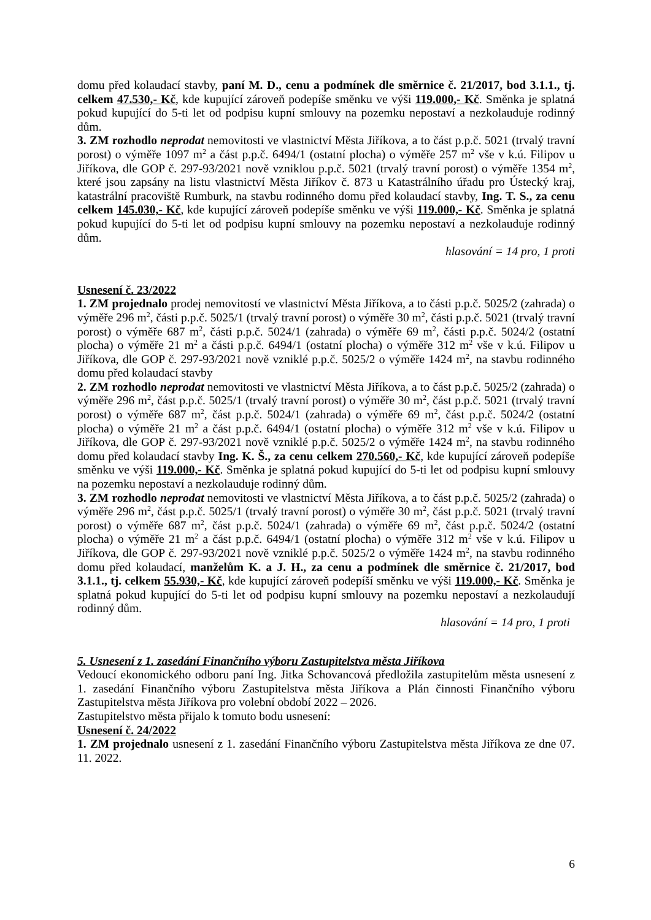domu před kolaudací stavby, paní M. D., cenu a podmínek dle směrnice č. 21/2017, bod 3.1.1., tj. celkem 47.530,- Kč, kde kupující zároveň podepíše směnku ve výši 119.000,- Kč. Směnka je splatná pokud kupující do 5-ti let od podpisu kupní smlouvy na pozemku nepostaví a nezkolauduje rodinný dům.
3. ZM rozhodlo neprodat nemovitosti ve vlastnictví Města Jiříkova, a to část p.p.č. 5021 (trvalý travní porost) o výměře 1097 m<sup>2</sup> a část p.p.č. 6494/1 (ostatní plocha) o výměře 257 m<sup>2</sup> vše v k.ú. Filipov u Jiříkova, dle GOP č. 297-93/2021 nově vzniklou p.p.č. 5021 (trvalý travní porost) o výměře 1354 m<sup>2</sup>, které jsou zapsány na listu vlastnictví Města Jiříkov č. 873 u Katastrálního úřadu pro Ústecký kraj, katastrální pracoviště Rumburk, na stavbu rodinného domu před kolaudací stavby, Ing. T. S., za cenu celkem 145.030,- Kč, kde kupující zároveň podepíše směnku ve výši 119.000,- Kč. Směnka je splatná pokud kupující do 5-ti let od podpisu kupní smlouvy na pozemku nepostaví a nezkolauduje rodinný dům.
hlasování = 14 pro, 1 proti
Usnesení č. 23/2022
1. ZM projednalo prodej nemovitostí ve vlastnictví Města Jiříkova, a to části p.p.č. 5025/2 (zahrada) o výměře 296 m<sup>2</sup>, části p.p.č. 5025/1 (trvalý travní porost) o výměře 30 m<sup>2</sup>, části p.p.č. 5021 (trvalý travní porost) o výměře 687 m<sup>2</sup>, části p.p.č. 5024/1 (zahrada) o výměře 69 m<sup>2</sup>, části p.p.č. 5024/2 (ostatní plocha) o výměře 21 m<sup>2</sup> a části p.p.č. 6494/1 (ostatní plocha) o výměře 312 m<sup>2</sup> vše v k.ú. Filipov u Jiříkova, dle GOP č. 297-93/2021 nově vzniklé p.p.č. 5025/2 o výměře 1424 m<sup>2</sup>, na stavbu rodinného domu před kolaudací stavby
2. ZM rozhodlo neprodat nemovitosti ve vlastnictví Města Jiříkova, a to část p.p.č. 5025/2 (zahrada) o výměře 296 m<sup>2</sup>, část p.p.č. 5025/1 (trvalý travní porost) o výměře 30 m<sup>2</sup>, část p.p.č. 5021 (trvalý travní porost) o výměře 687 m<sup>2</sup>, část p.p.č. 5024/1 (zahrada) o výměře 69 m<sup>2</sup>, část p.p.č. 5024/2 (ostatní plocha) o výměře 21 m<sup>2</sup> a část p.p.č. 6494/1 (ostatní plocha) o výměře 312 m<sup>2</sup> vše v k.ú. Filipov u Jiříkova, dle GOP č. 297-93/2021 nově vzniklé p.p.č. 5025/2 o výměře 1424 m<sup>2</sup>, na stavbu rodinného domu před kolaudací stavby Ing. K. Š., za cenu celkem 270.560,- Kč, kde kupující zároveň podepíše směnku ve výši 119.000,- Kč. Směnka je splatná pokud kupující do 5-ti let od podpisu kupní smlouvy na pozemku nepostaví a nezkolauduje rodinný dům.
3. ZM rozhodlo neprodat nemovitosti ve vlastnictví Města Jiříkova, a to část p.p.č. 5025/2 (zahrada) o výměře 296 m<sup>2</sup>, část p.p.č. 5025/1 (trvalý travní porost) o výměře 30 m<sup>2</sup>, část p.p.č. 5021 (trvalý travní porost) o výměře 687 m<sup>2</sup>, část p.p.č. 5024/1 (zahrada) o výměře 69 m<sup>2</sup>, část p.p.č. 5024/2 (ostatní plocha) o výměře 21 m<sup>2</sup> a část p.p.č. 6494/1 (ostatní plocha) o výměře 312 m<sup>2</sup> vše v k.ú. Filipov u Jiříkova, dle GOP č. 297-93/2021 nově vzniklé p.p.č. 5025/2 o výměře 1424 m<sup>2</sup>, na stavbu rodinného domu před kolaudací, manželům K. a J. H., za cenu a podmínek dle směrnice č. 21/2017, bod 3.1.1., tj. celkem 55.930,- Kč, kde kupující zároveň podepíší směnku ve výši 119.000,- Kč. Směnka je splatná pokud kupující do 5-ti let od podpisu kupní smlouvy na pozemku nepostaví a nezkolaudují rodinný dům.
hlasování = 14 pro, 1 proti
5. Usnesení z 1. zasedání Finančního výboru Zastupitelstva města Jiříkova
Vedoucí ekonomického odboru paní Ing. Jitka Schovancová předložila zastupitelům města usnesení z 1. zasedání Finančního výboru Zastupitelstva města Jiříkova a Plán činnosti Finančního výboru Zastupitelstva města Jiříkova pro volební období 2022 – 2026.
Zastupitelstvo města přijalo k tomuto bodu usnesení:
Usnesení č. 24/2022
1. ZM projednalo usnesení z 1. zasedání Finančního výboru Zastupitelstva města Jiříkova ze dne 07. 11. 2022.
6